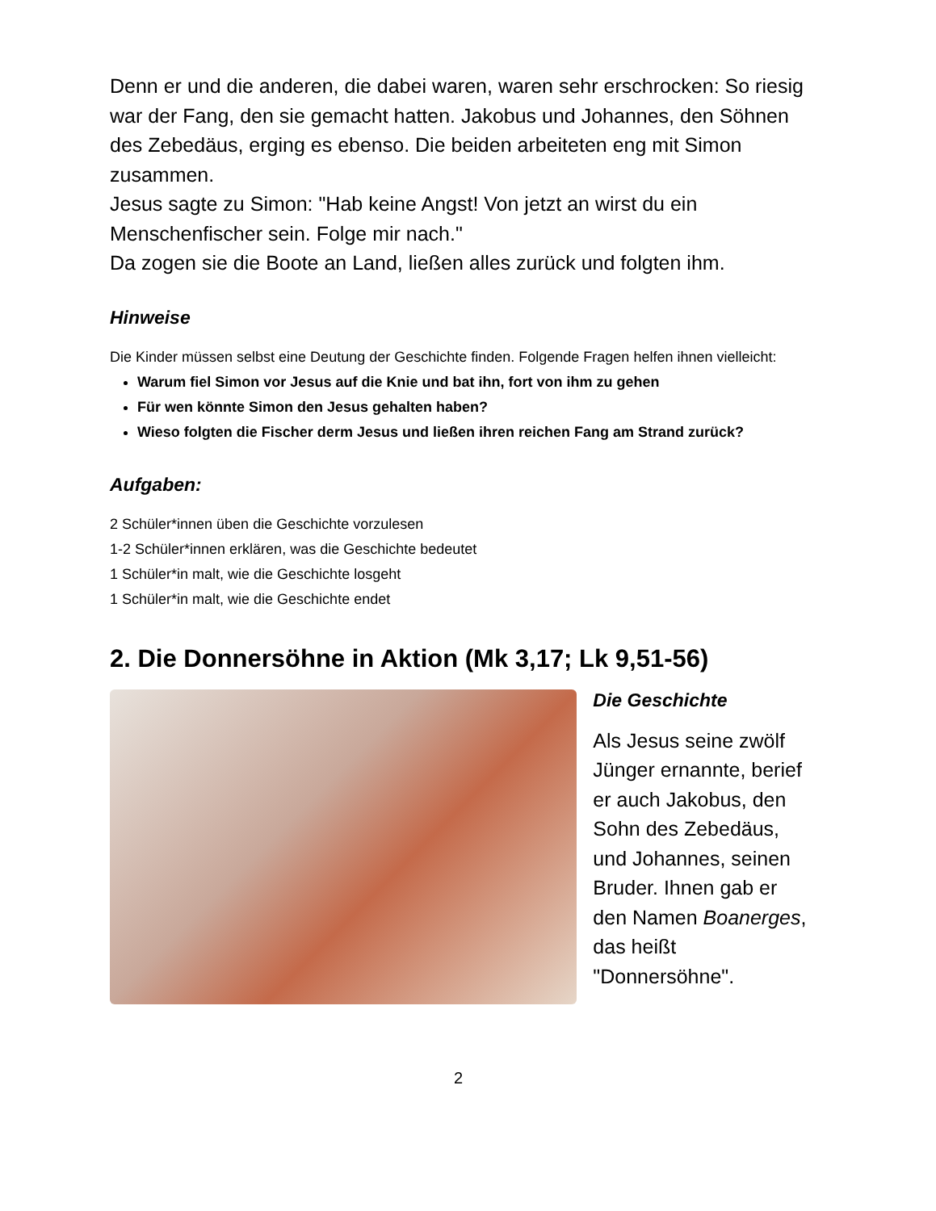Denn er und die anderen, die dabei waren, waren sehr erschrocken: So riesig war der Fang, den sie gemacht hatten. Jakobus und Johannes, den Söhnen des Zebedäus, erging es ebenso. Die beiden arbeiteten eng mit Simon zusammen.
Jesus sagte zu Simon: "Hab keine Angst! Von jetzt an wirst du ein Menschenfischer sein. Folge mir nach."
Da zogen sie die Boote an Land, ließen alles zurück und folgten ihm.
Hinweise
Die Kinder müssen selbst eine Deutung der Geschichte finden. Folgende Fragen helfen ihnen vielleicht:
Warum fiel Simon vor Jesus auf die Knie und bat ihn, fort von ihm zu gehen
Für wen könnte Simon den Jesus gehalten haben?
Wieso folgten die Fischer derm Jesus und ließen ihren reichen Fang am Strand zurück?
Aufgaben:
2 Schüler*innen üben die Geschichte vorzulesen
1-2 Schüler*innen erklären, was die Geschichte bedeutet
1 Schüler*in malt, wie die Geschichte losgeht
1 Schüler*in malt, wie die Geschichte endet
2. Die Donnersöhne in Aktion (Mk 3,17; Lk 9,51-56)
Die Geschichte
Als Jesus seine zwölf Jünger ernannte, berief er auch Jakobus, den Sohn des Zebedäus, und Johannes, seinen Bruder. Ihnen gab er den Namen Boanerges, das heißt "Donnersöhne".
2